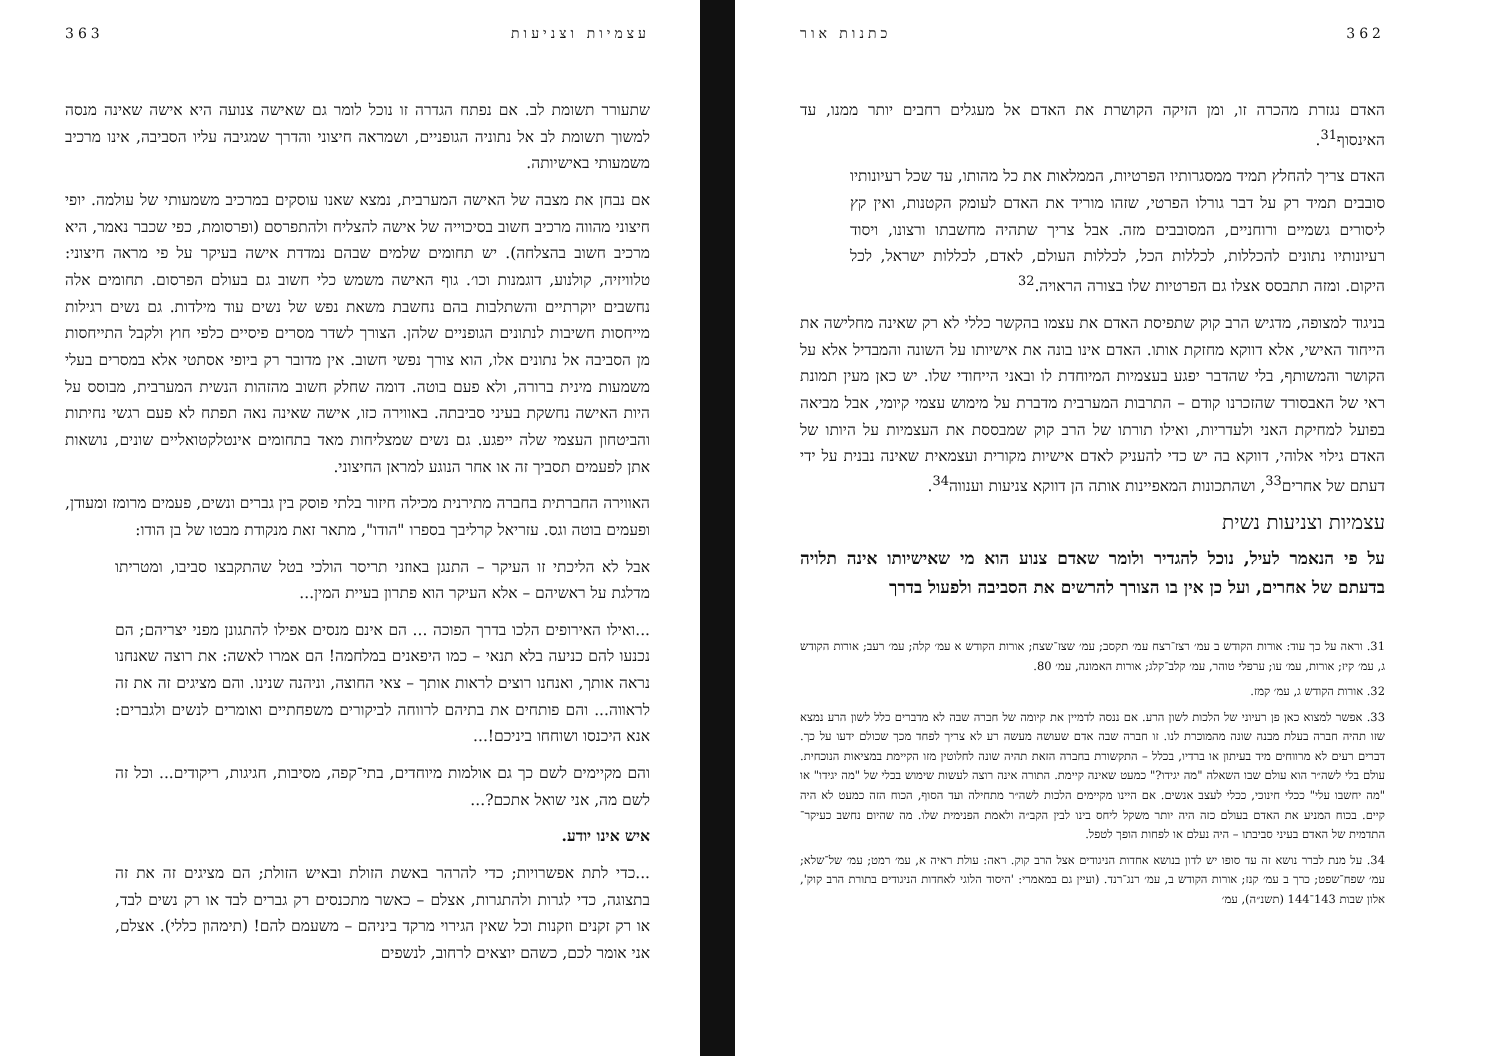עצמיות וצניעות 363
שתעורר תשומת לב. אם נפתח הגדרה זו נוכל לומר גם שאישה צנועה היא אישה שאינה מנסה למשוך תשומת לב אל נתוניה הגופניים, ושמראה חיצוני והדרך שמגיבה עליו הסביבה, אינו מרכיב משמעותי באישיותה.
אם נבחן את מצבה של האישה המערבית, נמצא שאנו עוסקים במרכיב משמעותי של עולמה. יופי חיצוני מהווה מרכיב חשוב בסיכוייה של אישה להצליח ולהתפרסם (ופרסומת, כפי שכבר נאמר, היא מרכיב חשוב בהצלחה). יש תחומים שלמים שבהם נמדדת אישה בעיקר על פי מראה חיצוני: טלוויזיה, קולנוע, דוגמנות וכו׳. גוף האישה משמש כלי חשוב גם בעולם הפרסום. תחומים אלה נחשבים יוקרתיים והשתלבות בהם נחשבת משאת נפש של נשים עוד מילדות. גם נשים רגילות מייחסות חשיבות לנתונים הגופניים שלהן. הצורך לשדר מסרים פיסיים כלפי חוץ ולקבל התייחסות מן הסביבה אל נתונים אלו, הוא צורך נפשי חשוב. אין מדובר רק ביופי אסתטי אלא במסרים בעלי משמעות מינית ברורה, ולא פעם בוטה. דומה שחלק חשוב מהזהות הנשית המערבית, מבוסס על היות האישה נחשקת בעיני סביבתה. באווירה כזו, אישה שאינה נאה תפתח לא פעם רגשי נחיתות והביטחון העצמי שלה ייפגע. גם נשים שמצליחות מאד בתחומים אינטלקטואליים שונים, נושאות אתן לפעמים תסביך זה או אחר הנוגע למראן החיצוני.
האווירה החברתית בחברה מתירנית מכילה חיזור בלתי פוסק בין גברים ונשים, פעמים מרומז ומעודן, ופעמים בוטה וגס. עזריאל קרליבך בספרו "הודו", מתאר זאת מנקודת מבטו של בן הודו:
אבל לא הליכתי זו העיקר – התנגן באוזני תריסר הולכי בטל שהתקבצו סביבו, ומטריתו מדלגת על ראשיהם – אלא העיקר הוא פתרון בעיית המין...
...ואילו האירופים הלכו בדרך הפוכה ... הם אינם מנסים אפילו להתגונן מפני יצריהם; הם נכנעו להם כניעה בלא תנאי – כמו היפאנים במלחמה! הם אמרו לאשה: את רוצה שאנחנו נראה אותך, ואנחנו רוצים לראות אותך – צאי החוצה, וניהנה שנינו. והם מציגים זה את זה לראווה... והם פותחים את בתיהם לרווחה לביקורים משפחתיים ואומרים לנשים ולגברים: אנא היכנסו ושוחחו ביניכם!...
והם מקיימים לשם כך גם אולמות מיוחדים, בתי־קפה, מסיבות, חגיגות, ריקודים... וכל זה לשם מה, אני שואל אתכם?...
איש אינו יודע.
...כדי לתת אפשרויות; כדי להרהר באשת הזולת ובאיש הזולת; הם מציגים זה את זה בתצוגה, כדי לגרות ולהתגרות, אצלם – כאשר מתכנסים רק גברים לבד או רק נשים לבד, או רק זקנים וזקנות וכל שאין הגירוי מרקד ביניהם – משעמם להם! (תימהון כללי). אצלם, אני אומר לכם, כשהם יוצאים לרחוב, לנשפים
362 כתנות אור
האדם נגזרת מהכרה זו, ומן הזיקה הקושרת את האדם אל מעגלים רחבים יותר ממנו, עד האינסוף<sup>31</sup>.
האדם צריך להחלץ תמיד ממסגרותיו הפרטיות, הממלאות את כל מהותו, עד שכל רעיונותיו סובבים תמיד רק על דבר גורלו הפרטי, שזהו מוריד את האדם לעומק הקטנות, ואין קץ ליסורים גשמיים ורוחניים, המסובבים מזה. אבל צריך שתהיה מחשבתו ורצונו, ויסוד רעיונותיו נתונים להכללות, לכללות הכל, לכללות העולם, לאדם, לכללות ישראל, לכל היקום. ומזה תתבסס אצלו גם הפרטיות שלו בצורה הראויה.<sup>32</sup>
בניגוד למצופה, מדגיש הרב קוק שתפיסת האדם את עצמו בהקשר כללי לא רק שאינה מחלישה את הייחוד האישי, אלא דווקא מחזקת אותו. האדם אינו בונה את אישיותו על השונה והמבדיל אלא על הקושר והמשותף, בלי שהדבר יפגע בעצמיות המיוחדת לו ובאני הייחודי שלו. יש כאן מעין תמונת ראי של האבסורד שהזכרנו קודם – התרבות המערבית מדברת על מימוש עצמי קיומי, אבל מביאה בפועל למחיקת האני ולעדריות, ואילו תורתו של הרב קוק שמבססת את העצמיות על היותו של האדם גילוי אלוהי, דווקא בה יש כדי להעניק לאדם אישיות מקורית ועצמאית שאינה נבנית על ידי דעתם של אחרים<sup>33</sup>, ושהתכונות המאפיינות אותה הן דווקא צניעות וענווה<sup>34</sup>.
עצמיות וצניעות נשית
על פי הנאמר לעיל, נוכל להגדיר ולומר שאדם צנוע הוא מי שאישיותו אינה תלויה בדעתם של אחרים, ועל כן אין בו הצורך להרשים את הסביבה ולפעול בדרך
31. וראה על כך עוד: אורות הקודש ב עמ׳ רצז־רצח עמ׳ תקסב; עמ׳ שצז־שצח; אורות הקודש א עמ׳ קלה; עמ׳ רעב; אורות הקודש ג, עמ׳ קיז; אורות, עמ׳ עו; ערפלי טוהר, עמ׳ קלב־קלג; אורות האמונה, עמ׳ 80.
32. אורות הקודש ג, עמ׳ קמז.
33. אפשר למצוא כאן פן רעיוני של הלכות לשון הרע. אם ננסה לדמיין את קיומה של חברה שבה לא מדברים כלל לשון הרע נמצא שזו תהיה חברה בעלת מבנה שונה מהמוכרת לנו. זו חברה שבה אדם שעושה מעשה רע לא צריך לפחד מכך שכולם ידעו על כך. דברים רעים לא מרווחים מיד בעיתון או ברדיו, בכלל – התקשורת בחברה הזאת תהיה שונה לחלוטין מזו הקיימת במציאות הנוכחית. עולם בלי לשה״ר הוא עולם שבו השאלה "מה יגידו?" כמעט שאינה קיימת. התורה אינה רוצה לעשות שימוש בכלי של "מה יגידו" או "מה יחשבו עלי" ככלי חינוכי, ככלי לעצב אנשים. אם היינו מקיימים הלכות לשה״ר מתחילה ועד הסוף, הכוח הזה כמעט לא היה קיים. בכוח המניע את האדם בעולם כזה היה יותר משקל ליחס בינו לבין הקב״ה ולאמת הפנימית שלו. מה שהיום נחשב כעיקר־התדמית של האדם בעיני סביבתו – היה נעלם או לפחות הופך לטפל.
34. על מנת לברר נושא זה עד סופו יש לדון בנושא אחדות הניגודים אצל הרב קוק. ראה: עולת ראיה א, עמ׳ רמט; עמ׳ של־שלא; עמ׳ שפח־שפט; כרך ב עמ׳ קנז; אורות הקודש ב, עמ׳ רנג־רנד. (ועיין גם במאמרי: 'היסוד הלוגי לאחדות הניגודים בתורת הרב קוק', אלון שבות 143־144 (תשנ״ה), עמ׳